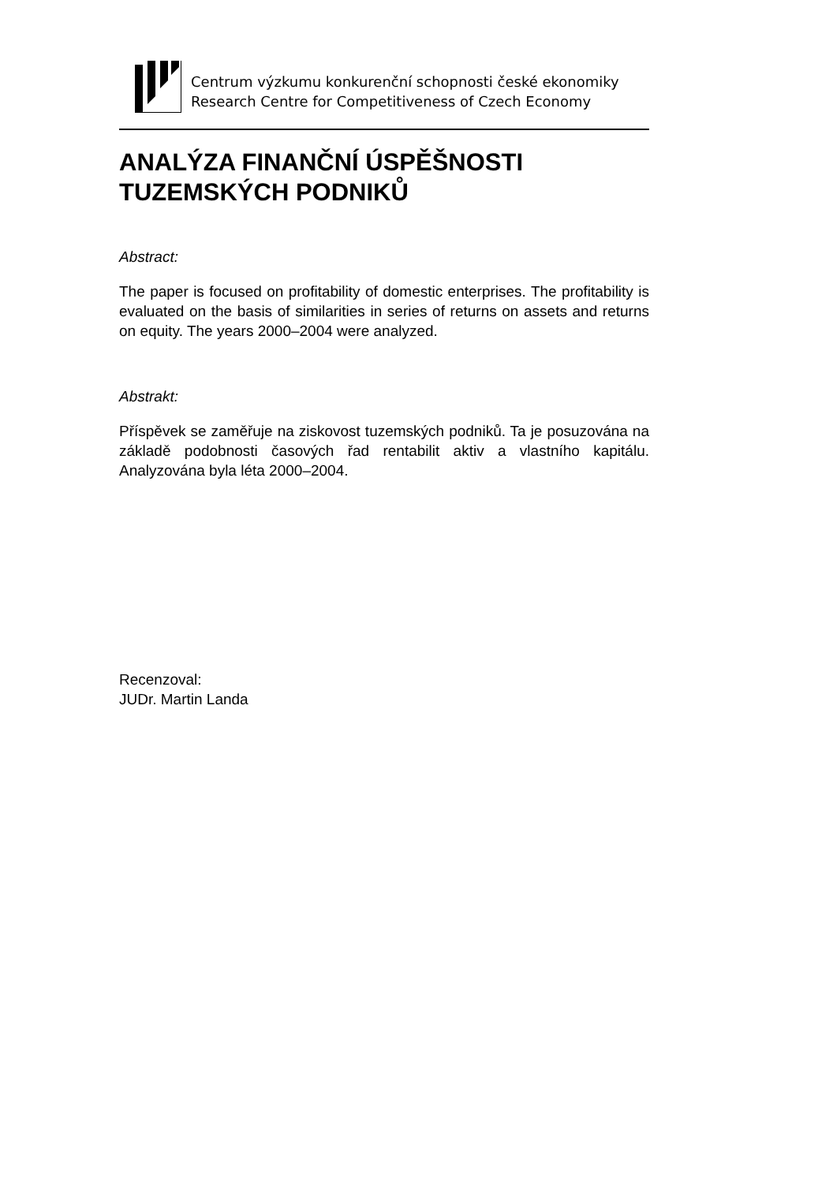Centrum výzkumu konkurenční schopnosti české ekonomiky
Research Centre for Competitiveness of Czech Economy
ANALÝZA FINANČNÍ ÚSPĚŠNOSTI TUZEMSKÝCH PODNIKŮ
Abstract:
The paper is focused on profitability of domestic enterprises. The profitability is evaluated on the basis of similarities in series of returns on assets and returns on equity. The years 2000–2004 were analyzed.
Abstrakt:
Příspěvek se zaměřuje na ziskovost tuzemských podniků. Ta je posuzována na základě podobnosti časových řad rentabilit aktiv a vlastního kapitálu. Analyzována byla léta 2000–2004.
Recenzoval:
JUDr. Martin Landa